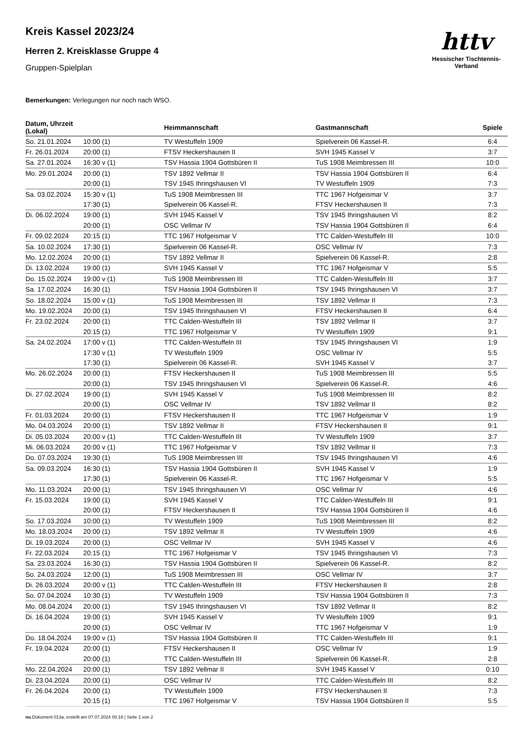Kreis Kassel 2023/24
Herren 2. Kreisklasse Gruppe 4
Gruppen-Spielplan
httv
Hessischer Tischtennis-Verband
Bemerkungen: Verlegungen nur noch nach WSO.
| Datum, Uhrzeit (Lokal) | | Heimmannschaft | Gastmannschaft | Spiele |
| --- | --- | --- | --- | --- |
| So. 21.01.2024 | 10:00 (1) | TV Westuffeln 1909 | Spielverein 06 Kassel-R. | 6:4 |
| Fr. 26.01.2024 | 20:00 (1) | FTSV Heckershausen II | SVH 1945 Kassel V | 3:7 |
| Sa. 27.01.2024 | 16:30 v (1) | TSV Hassia 1904 Gottsbüren II | TuS 1908 Meimbressen III | 10:0 |
| Mo. 29.01.2024 | 20:00 (1) | TSV 1892 Vellmar II | TSV Hassia 1904 Gottsbüren II | 6:4 |
| | 20:00 (1) | TSV 1945 Ihringshausen VI | TV Westuffeln 1909 | 7:3 |
| Sa. 03.02.2024 | 15:30 v (1) | TuS 1908 Meimbressen III | TTC 1967 Hofgeismar V | 3:7 |
| | 17:30 (1) | Spielverein 06 Kassel-R. | FTSV Heckershausen II | 7:3 |
| Di. 06.02.2024 | 19:00 (1) | SVH 1945 Kassel V | TSV 1945 Ihringshausen VI | 8:2 |
| | 20:00 (1) | OSC Vellmar IV | TSV Hassia 1904 Gottsbüren II | 6:4 |
| Fr. 09.02.2024 | 20:15 (1) | TTC 1967 Hofgeismar V | TTC Calden-Westuffeln III | 10:0 |
| Sa. 10.02.2024 | 17:30 (1) | Spielverein 06 Kassel-R. | OSC Vellmar IV | 7:3 |
| Mo. 12.02.2024 | 20:00 (1) | TSV 1892 Vellmar II | Spielverein 06 Kassel-R. | 2:8 |
| Di. 13.02.2024 | 19:00 (1) | SVH 1945 Kassel V | TTC 1967 Hofgeismar V | 5:5 |
| Do. 15.02.2024 | 19:00 v (1) | TuS 1908 Meimbressen III | TTC Calden-Westuffeln III | 3:7 |
| Sa. 17.02.2024 | 16:30 (1) | TSV Hassia 1904 Gottsbüren II | TSV 1945 Ihringshausen VI | 3:7 |
| So. 18.02.2024 | 15:00 v (1) | TuS 1908 Meimbressen III | TSV 1892 Vellmar II | 7:3 |
| Mo. 19.02.2024 | 20:00 (1) | TSV 1945 Ihringshausen VI | FTSV Heckershausen II | 6:4 |
| Fr. 23.02.2024 | 20:00 (1) | TTC Calden-Westuffeln III | TSV 1892 Vellmar II | 3:7 |
| | 20:15 (1) | TTC 1967 Hofgeismar V | TV Westuffeln 1909 | 9:1 |
| Sa. 24.02.2024 | 17:00 v (1) | TTC Calden-Westuffeln III | TSV 1945 Ihringshausen VI | 1:9 |
| | 17:30 v (1) | TV Westuffeln 1909 | OSC Vellmar IV | 5:5 |
| | 17:30 (1) | Spielverein 06 Kassel-R. | SVH 1945 Kassel V | 3:7 |
| Mo. 26.02.2024 | 20:00 (1) | FTSV Heckershausen II | TuS 1908 Meimbressen III | 5:5 |
| | 20:00 (1) | TSV 1945 Ihringshausen VI | Spielverein 06 Kassel-R. | 4:6 |
| Di. 27.02.2024 | 19:00 (1) | SVH 1945 Kassel V | TuS 1908 Meimbressen III | 8:2 |
| | 20:00 (1) | OSC Vellmar IV | TSV 1892 Vellmar II | 8:2 |
| Fr. 01.03.2024 | 20:00 (1) | FTSV Heckershausen II | TTC 1967 Hofgeismar V | 1:9 |
| Mo. 04.03.2024 | 20:00 (1) | TSV 1892 Vellmar II | FTSV Heckershausen II | 9:1 |
| Di. 05.03.2024 | 20:00 v (1) | TTC Calden-Westuffeln III | TV Westuffeln 1909 | 3:7 |
| Mi. 06.03.2024 | 20:00 v (1) | TTC 1967 Hofgeismar V | TSV 1892 Vellmar II | 7:3 |
| Do. 07.03.2024 | 19:30 (1) | TuS 1908 Meimbressen III | TSV 1945 Ihringshausen VI | 4:6 |
| Sa. 09.03.2024 | 16:30 (1) | TSV Hassia 1904 Gottsbüren II | SVH 1945 Kassel V | 1:9 |
| | 17:30 (1) | Spielverein 06 Kassel-R. | TTC 1967 Hofgeismar V | 5:5 |
| Mo. 11.03.2024 | 20:00 (1) | TSV 1945 Ihringshausen VI | OSC Vellmar IV | 4:6 |
| Fr. 15.03.2024 | 19:00 (1) | SVH 1945 Kassel V | TTC Calden-Westuffeln III | 9:1 |
| | 20:00 (1) | FTSV Heckershausen II | TSV Hassia 1904 Gottsbüren II | 4:6 |
| So. 17.03.2024 | 10:00 (1) | TV Westuffeln 1909 | TuS 1908 Meimbressen III | 8:2 |
| Mo. 18.03.2024 | 20:00 (1) | TSV 1892 Vellmar II | TV Westuffeln 1909 | 4:6 |
| Di. 19.03.2024 | 20:00 (1) | OSC Vellmar IV | SVH 1945 Kassel V | 4:6 |
| Fr. 22.03.2024 | 20:15 (1) | TTC 1967 Hofgeismar V | TSV 1945 Ihringshausen VI | 7:3 |
| Sa. 23.03.2024 | 16:30 (1) | TSV Hassia 1904 Gottsbüren II | Spielverein 06 Kassel-R. | 8:2 |
| So. 24.03.2024 | 12:00 (1) | TuS 1908 Meimbressen III | OSC Vellmar IV | 3:7 |
| Di. 26.03.2024 | 20:00 v (1) | TTC Calden-Westuffeln III | FTSV Heckershausen II | 2:8 |
| So. 07.04.2024 | 10:30 (1) | TV Westuffeln 1909 | TSV Hassia 1904 Gottsbüren II | 7:3 |
| Mo. 08.04.2024 | 20:00 (1) | TSV 1945 Ihringshausen VI | TSV 1892 Vellmar II | 8:2 |
| Di. 16.04.2024 | 19:00 (1) | SVH 1945 Kassel V | TV Westuffeln 1909 | 9:1 |
| | 20:00 (1) | OSC Vellmar IV | TTC 1967 Hofgeismar V | 1:9 |
| Do. 18.04.2024 | 19:00 v (1) | TSV Hassia 1904 Gottsbüren II | TTC Calden-Westuffeln III | 9:1 |
| Fr. 19.04.2024 | 20:00 (1) | FTSV Heckershausen II | OSC Vellmar IV | 1:9 |
| | 20:00 (1) | TTC Calden-Westuffeln III | Spielverein 06 Kassel-R. | 2:8 |
| Mo. 22.04.2024 | 20:00 (1) | TSV 1892 Vellmar II | SVH 1945 Kassel V | 0:10 |
| Di. 23.04.2024 | 20:00 (1) | OSC Vellmar IV | TTC Calden-Westuffeln III | 8:2 |
| Fr. 26.04.2024 | 20:00 (1) | TV Westuffeln 1909 | FTSV Heckershausen II | 7:3 |
| | 20:15 (1) | TTC 1967 Hofgeismar V | TSV Hassia 1904 Gottsbüren II | 5:5 |
nu.Dokument 013a, erstellt am 07.07.2024 00:18 | Seite 1 von 2